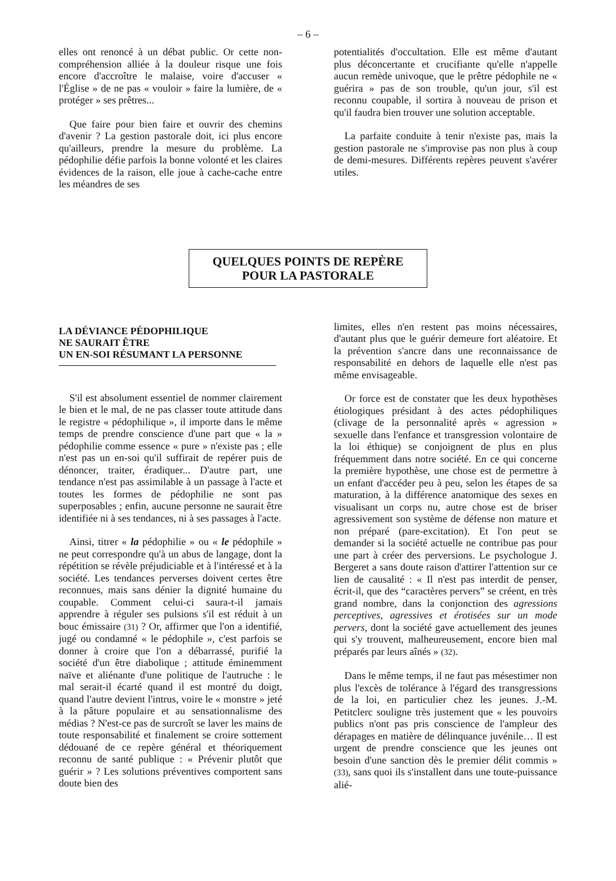– 6 –
elles ont renoncé à un débat public. Or cette non-compréhension alliée à la douleur risque une fois encore d'accroître le malaise, voire d'accuser « l'Église » de ne pas « vouloir » faire la lumière, de « protéger » ses prêtres...
Que faire pour bien faire et ouvrir des chemins d'avenir ? La gestion pastorale doit, ici plus encore qu'ailleurs, prendre la mesure du problème. La pédophilie défie parfois la bonne volonté et les claires évidences de la raison, elle joue à cache-cache entre les méandres de ses
potentialités d'occultation. Elle est même d'autant plus déconcertante et crucifiante qu'elle n'appelle aucun remède univoque, que le prêtre pédophile ne « guérira » pas de son trouble, qu'un jour, s'il est reconnu coupable, il sortira à nouveau de prison et qu'il faudra bien trouver une solution acceptable.
La parfaite conduite à tenir n'existe pas, mais la gestion pastorale ne s'improvise pas non plus à coup de demi-mesures. Différents repères peuvent s'avérer utiles.
QUELQUES POINTS DE REPÈRE
POUR LA PASTORALE
LA DÉVIANCE PÉDOPHILIQUE
NE SAURAIT ÊTRE
UN EN-SOI RÉSUMANT LA PERSONNE
S'il est absolument essentiel de nommer clairement le bien et le mal, de ne pas classer toute attitude dans le registre « pédophilique », il importe dans le même temps de prendre conscience d'une part que « la » pédophilie comme essence « pure » n'existe pas ; elle n'est pas un en-soi qu'il suffirait de repérer puis de dénoncer, traiter, éradiquer... D'autre part, une tendance n'est pas assimilable à un passage à l'acte et toutes les formes de pédophilie ne sont pas superposables ; enfin, aucune personne ne saurait être identifiée ni à ses tendances, ni à ses passages à l'acte.
Ainsi, titrer « la pédophilie » ou « le pédophile » ne peut correspondre qu'à un abus de langage, dont la répétition se révèle préjudiciable et à l'intéressé et à la société. Les tendances perverses doivent certes être reconnues, mais sans dénier la dignité humaine du coupable. Comment celui-ci saura-t-il jamais apprendre à réguler ses pulsions s'il est réduit à un bouc émissaire (31) ? Or, affirmer que l'on a identifié, jugé ou condamné « le pédophile », c'est parfois se donner à croire que l'on a débarrassé, purifié la société d'un être diabolique ; attitude éminemment naïve et aliénante d'une politique de l'autruche : le mal serait-il écarté quand il est montré du doigt, quand l'autre devient l'intrus, voire le « monstre » jeté à la pâture populaire et au sensationnalisme des médias ? N'est-ce pas de surcroît se laver les mains de toute responsabilité et finalement se croire sottement dédouané de ce repère général et théoriquement reconnu de santé publique : « Prévenir plutôt que guérir » ? Les solutions préventives comportent sans doute bien des
limites, elles n'en restent pas moins nécessaires, d'autant plus que le guérir demeure fort aléatoire. Et la prévention s'ancre dans une reconnaissance de responsabilité en dehors de laquelle elle n'est pas même envisageable.
Or force est de constater que les deux hypothèses étiologiques présidant à des actes pédophiliques (clivage de la personnalité après « agression » sexuelle dans l'enfance et transgression volontaire de la loi éthique) se conjoignent de plus en plus fréquemment dans notre société. En ce qui concerne la première hypothèse, une chose est de permettre à un enfant d'accéder peu à peu, selon les étapes de sa maturation, à la différence anatomique des sexes en visualisant un corps nu, autre chose est de briser agressivement son système de défense non mature et non préparé (pare-excitation). Et l'on peut se demander si la société actuelle ne contribue pas pour une part à créer des perversions. Le psychologue J. Bergeret a sans doute raison d'attirer l'attention sur ce lien de causalité : « Il n'est pas interdit de penser, écrit-il, que des “caractères pervers” se créent, en très grand nombre, dans la conjonction des agressions perceptives, agressives et érotisées sur un mode pervers, dont la société gave actuellement des jeunes qui s'y trouvent, malheureusement, encore bien mal préparés par leurs aînés » (32).
Dans le même temps, il ne faut pas mésestimer non plus l'excès de tolérance à l'égard des transgressions de la loi, en particulier chez les jeunes. J.-M. Petitclerc souligne très justement que « les pouvoirs publics n'ont pas pris conscience de l'ampleur des dérapages en matière de délinquance juvénile… Il est urgent de prendre conscience que les jeunes ont besoin d'une sanction dès le premier délit commis » (33), sans quoi ils s'installent dans une toute-puissance alié-